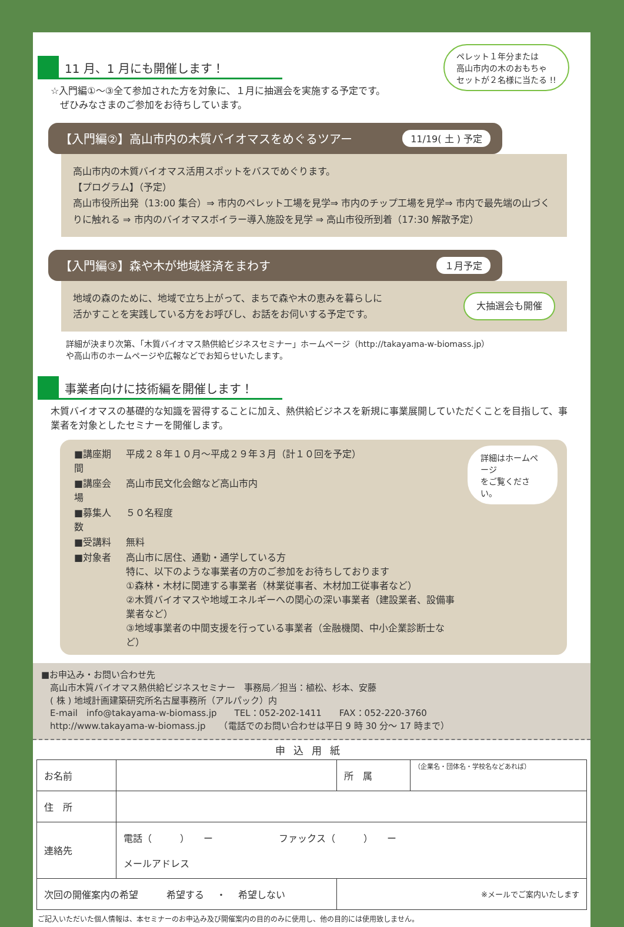11 月、1 月にも開催します！
☆入門編①～③全て参加された方を対象に、１月に抽選会を実施する予定です。
　ぜひみなさまのご参加をお待ちしています。
ペレット１年分または
高山市内の木のおもちゃ
セットが２名様に当たる !!
【入門編②】高山市内の木質バイオマスをめぐるツアー 11/19( 土 ) 予定
高山市内の木質バイオマス活用スポットをバスでめぐります。
【プログラム】（予定）
高山市役所出発（13:00 集合）⇒ 市内のペレット工場を見学⇒ 市内のチップ工場を見学⇒ 市内で最先端の山づくりに触れる ⇒ 市内のバイオマスボイラー導入施設を見学 ⇒ 高山市役所到着（17:30 解散予定）
【入門編③】森や木が地域経済をまわす １月予定
地域の森のために、地域で立ち上がって、まちで森や木の恵みを暮らしに
活かすことを実践している方をお呼びし、お話をお伺いする予定です。
大抽選会も開催
詳細が決まり次第、「木質バイオマス熱供給ビジネスセミナー」ホームページ（http://takayama-w-biomass.jp）
や高山市のホームページや広報などでお知らせいたします。
事業者向けに技術編を開催します！
木質バイオマスの基礎的な知識を習得することに加え、熱供給ビジネスを新規に事業展開していただくことを目指して、事業者を対象としたセミナーを開催します。
| ■講座期間 | 平成２８年１０月～平成２９年３月（計１０回を予定） |
| ■講座会場 | 高山市民文化会館など高山市内 |
| ■募集人数 | ５０名程度 |
| ■受講料 | 無料 |
| ■対象者 | 高山市に居住、通勤・通学している方 特に、以下のような事業者の方のご参加をお待ちしております ①森林・木材に関連する事業者（林業従事者、木材加工従事者など） ②木質バイオマスや地域エネルギーへの関心の深い事業者（建設業者、設備事業者など） ③地域事業者の中間支援を行っている事業者（金融機関、中小企業診断士など） |
詳細はホームページ
をご覧ください。
■お申込み・お問い合わせ先
　高山市木質バイオマス熱供給ビジネスセミナー　事務局／担当：植松、杉本、安藤
　( 株 ) 地域計画建築研究所名古屋事務所（アルパック）内
　E-mail　info@takayama-w-biomass.jp　　TEL：052-202-1411　　FAX：052-220-3760
　http://www.takayama-w-biomass.jp　　（電話でのお問い合わせは平日 9 時 30 分～ 17 時まで）
申込用紙
| お名前 | | 所 属 | （企業名・団体名・学校名などあれば） |
| 住 所 | | | |
| 連絡先 | 電話（ ） ー ファックス（ ） ー メールアドレス | | |
| 次回の開催案内の希望 希望する ・ 希望しない | | ※メールでご案内いたします | |
ご記入いただいた個人情報は、本セミナーのお申込み及び開催案内の目的のみに使用し、他の目的には使用致しません。